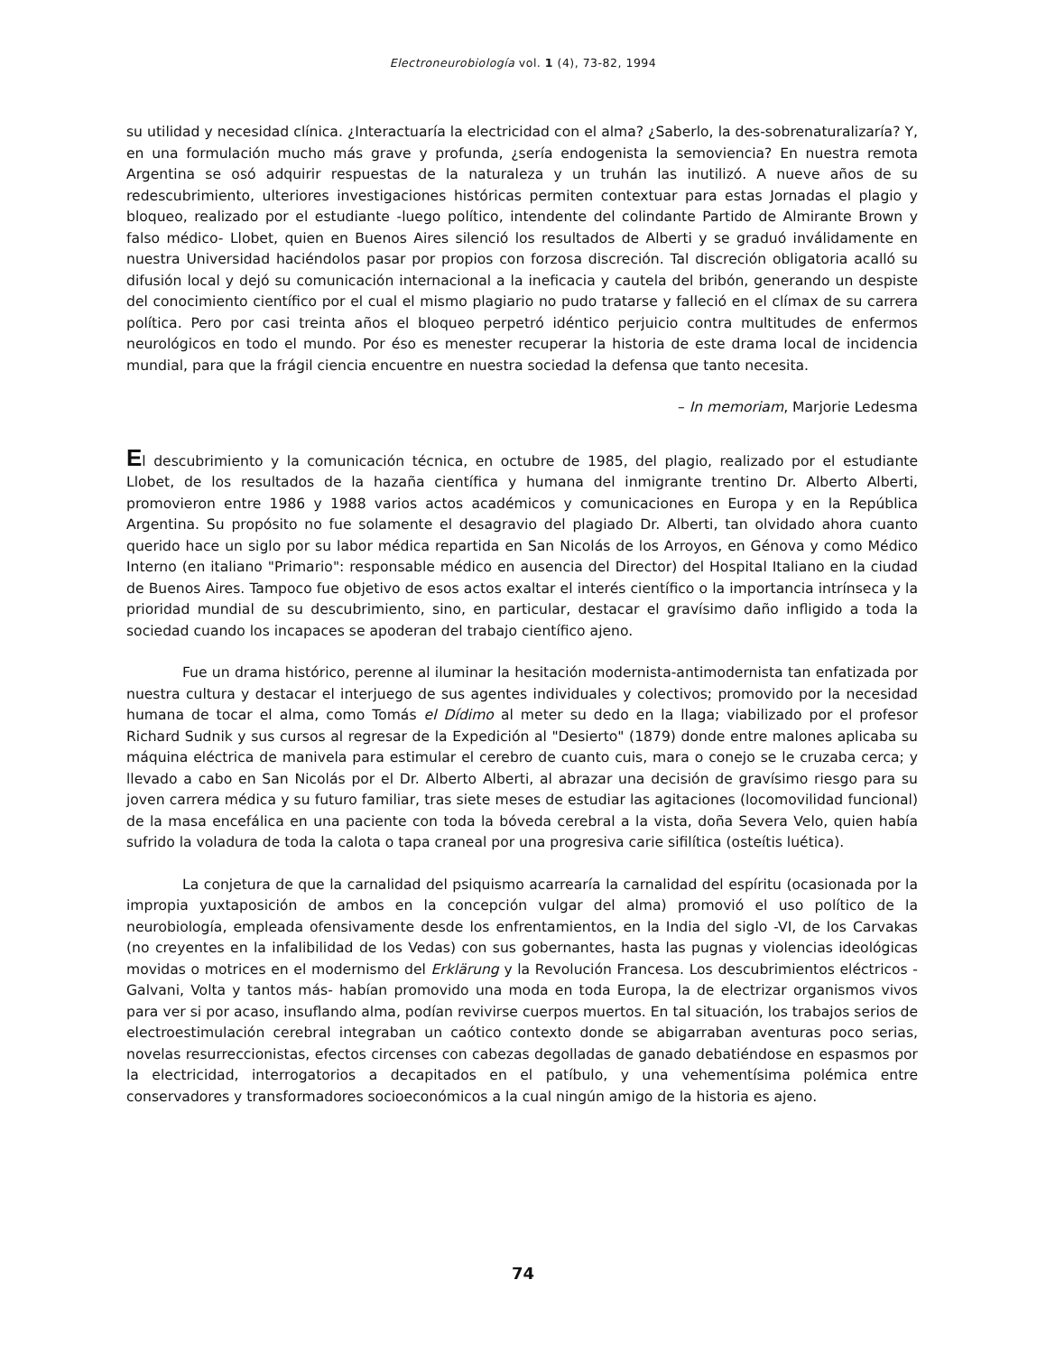Electroneurobiología vol. 1 (4), 73-82, 1994
su utilidad y necesidad clínica. ¿Interactuaría la electricidad con el alma? ¿Saberlo, la des-sobrenaturalizaría? Y, en una formulación mucho más grave y profunda, ¿sería endogenista la semoviencia? En nuestra remota Argentina se osó adquirir respuestas de la naturaleza y un truhán las inutilizó. A nueve años de su redescubrimiento, ulteriores investigaciones históricas permiten contextuar para estas Jornadas el plagio y bloqueo, realizado por el estudiante -luego político, intendente del colindante Partido de Almirante Brown y falso médico- Llobet, quien en Buenos Aires silenció los resultados de Alberti y se graduó inválidamente en nuestra Universidad haciéndolos pasar por propios con forzosa discreción. Tal discreción obligatoria acalló su difusión local y dejó su comunicación internacional a la ineficacia y cautela del bribón, generando un despiste del conocimiento científico por el cual el mismo plagiario no pudo tratarse y falleció en el clímax de su carrera política. Pero por casi treinta años el bloqueo perpetró idéntico perjuicio contra multitudes de enfermos neurológicos en todo el mundo. Por éso es menester recuperar la historia de este drama local de incidencia mundial, para que la frágil ciencia encuentre en nuestra sociedad la defensa que tanto necesita.
– In memoriam, Marjorie Ledesma
El descubrimiento y la comunicación técnica, en octubre de 1985, del plagio, realizado por el estudiante Llobet, de los resultados de la hazaña científica y humana del inmigrante trentino Dr. Alberto Alberti, promovieron entre 1986 y 1988 varios actos académicos y comunicaciones en Europa y en la República Argentina. Su propósito no fue solamente el desagravio del plagiado Dr. Alberti, tan olvidado ahora cuanto querido hace un siglo por su labor médica repartida en San Nicolás de los Arroyos, en Génova y como Médico Interno (en italiano "Primario": responsable médico en ausencia del Director) del Hospital Italiano en la ciudad de Buenos Aires. Tampoco fue objetivo de esos actos exaltar el interés científico o la importancia intrínseca y la prioridad mundial de su descubrimiento, sino, en particular, destacar el gravísimo daño infligido a toda la sociedad cuando los incapaces se apoderan del trabajo científico ajeno.
Fue un drama histórico, perenne al iluminar la hesitación modernista-antimodernista tan enfatizada por nuestra cultura y destacar el interjuego de sus agentes individuales y colectivos; promovido por la necesidad humana de tocar el alma, como Tomás el Dídimo al meter su dedo en la llaga; viabilizado por el profesor Richard Sudnik y sus cursos al regresar de la Expedición al "Desierto" (1879) donde entre malones aplicaba su máquina eléctrica de manivela para estimular el cerebro de cuanto cuis, mara o conejo se le cruzaba cerca; y llevado a cabo en San Nicolás por el Dr. Alberto Alberti, al abrazar una decisión de gravísimo riesgo para su joven carrera médica y su futuro familiar, tras siete meses de estudiar las agitaciones (locomovilidad funcional) de la masa encefálica en una paciente con toda la bóveda cerebral a la vista, doña Severa Velo, quien había sufrido la voladura de toda la calota o tapa craneal por una progresiva carie sifilítica (osteítis luética).
La conjetura de que la carnalidad del psiquismo acarrearía la carnalidad del espíritu (ocasionada por la impropia yuxtaposición de ambos en la concepción vulgar del alma) promovió el uso político de la neurobiología, empleada ofensivamente desde los enfrentamientos, en la India del siglo -VI, de los Carvakas (no creyentes en la infalibilidad de los Vedas) con sus gobernantes, hasta las pugnas y violencias ideológicas movidas o motrices en el modernismo del Erklärung y la Revolución Francesa. Los descubrimientos eléctricos -Galvani, Volta y tantos más- habían promovido una moda en toda Europa, la de electrizar organismos vivos para ver si por acaso, insuflando alma, podían revivirse cuerpos muertos. En tal situación, los trabajos serios de electroestimulación cerebral integraban un caótico contexto donde se abigarraban aventuras poco serias, novelas resurreccionistas, efectos circenses con cabezas degolladas de ganado debatiéndose en espasmos por la electricidad, interrogatorios a decapitados en el patíbulo, y una vehementísima polémica entre conservadores y transformadores socioeconómicos a la cual ningún amigo de la historia es ajeno.
74